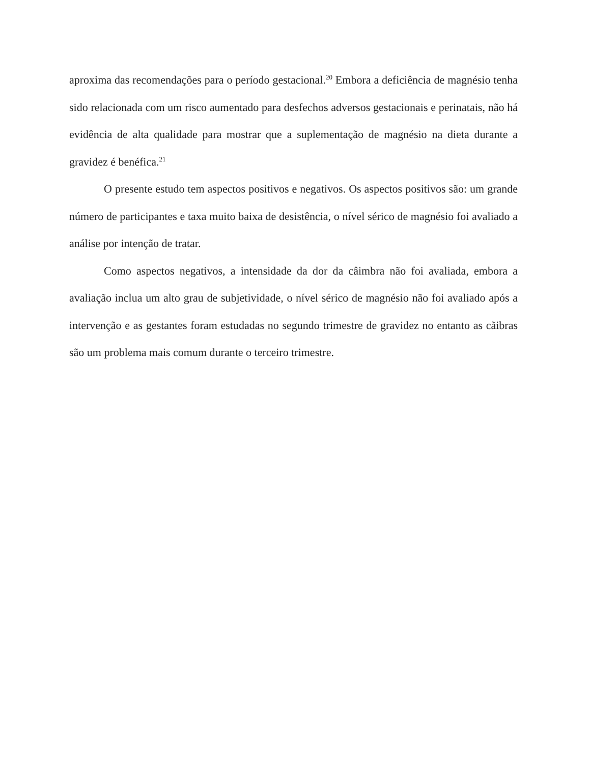aproxima das recomendações para o período gestacional.<sup>20</sup> Embora a deficiência de magnésio tenha sido relacionada com um risco aumentado para desfechos adversos gestacionais e perinatais, não há evidência de alta qualidade para mostrar que a suplementação de magnésio na dieta durante a gravidez é benéfica.<sup>21</sup>
O presente estudo tem aspectos positivos e negativos. Os aspectos positivos são: um grande número de participantes e taxa muito baixa de desistência, o nível sérico de magnésio foi avaliado a análise por intenção de tratar.
Como aspectos negativos, a intensidade da dor da câimbra não foi avaliada, embora a avaliação inclua um alto grau de subjetividade, o nível sérico de magnésio não foi avaliado após a intervenção e as gestantes foram estudadas no segundo trimestre de gravidez no entanto as cãibras são um problema mais comum durante o terceiro trimestre.